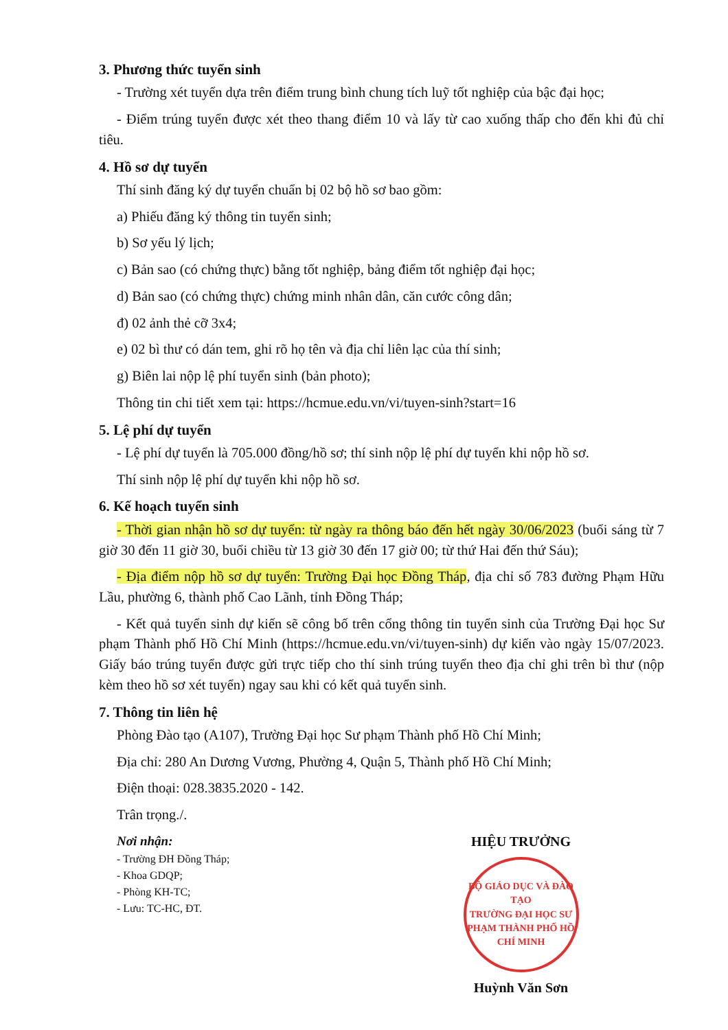3. Phương thức tuyển sinh
- Trường xét tuyển dựa trên điểm trung bình chung tích luỹ tốt nghiệp của bậc đại học;
- Điểm trúng tuyển được xét theo thang điểm 10 và lấy từ cao xuống thấp cho đến khi đủ chỉ tiêu.
4. Hồ sơ dự tuyển
Thí sinh đăng ký dự tuyển chuẩn bị 02 bộ hồ sơ bao gồm:
a) Phiếu đăng ký thông tin tuyển sinh;
b) Sơ yếu lý lịch;
c) Bản sao (có chứng thực) bằng tốt nghiệp, bảng điểm tốt nghiệp đại học;
d) Bản sao (có chứng thực) chứng minh nhân dân, căn cước công dân;
đ) 02 ảnh thẻ cỡ 3x4;
e) 02 bì thư có dán tem, ghi rõ họ tên và địa chỉ liên lạc của thí sinh;
g) Biên lai nộp lệ phí tuyển sinh (bản photo);
Thông tin chi tiết xem tại: https://hcmue.edu.vn/vi/tuyen-sinh?start=16
5. Lệ phí dự tuyển
- Lệ phí dự tuyển là 705.000 đồng/hồ sơ; thí sinh nộp lệ phí dự tuyển khi nộp hồ sơ.
Thí sinh nộp lệ phí dự tuyển khi nộp hồ sơ.
6. Kế hoạch tuyển sinh
- Thời gian nhận hồ sơ dự tuyển: từ ngày ra thông báo đến hết ngày 30/06/2023 (buổi sáng từ 7 giờ 30 đến 11 giờ 30, buổi chiều từ 13 giờ 30 đến 17 giờ 00; từ thứ Hai đến thứ Sáu);
- Địa điểm nộp hồ sơ dự tuyển: Trường Đại học Đồng Tháp, địa chỉ số 783 đường Phạm Hữu Lầu, phường 6, thành phố Cao Lãnh, tỉnh Đồng Tháp;
- Kết quả tuyển sinh dự kiến sẽ công bố trên cổng thông tin tuyển sinh của Trường Đại học Sư phạm Thành phố Hồ Chí Minh (https://hcmue.edu.vn/vi/tuyen-sinh) dự kiến vào ngày 15/07/2023. Giấy báo trúng tuyển được gửi trực tiếp cho thí sinh trúng tuyển theo địa chỉ ghi trên bì thư (nộp kèm theo hồ sơ xét tuyển) ngay sau khi có kết quả tuyển sinh.
7. Thông tin liên hệ
Phòng Đào tạo (A107), Trường Đại học Sư phạm Thành phố Hồ Chí Minh;
Địa chỉ: 280 An Dương Vương, Phường 4, Quận 5, Thành phố Hồ Chí Minh;
Điện thoại: 028.3835.2020 - 142.
Trân trọng./.
Nơi nhận:
- Trường ĐH Đồng Tháp;
- Khoa GDQP;
- Phòng KH-TC;
- Lưu: TC-HC, ĐT.
HIỆU TRƯỞNG
BỘ GIÁO DỤC VÀ ĐÀO TẠO
TRƯỜNG ĐẠI HỌC SƯ PHẠM THÀNH PHỐ HỒ CHÍ MINH
Huỳnh Văn Sơn